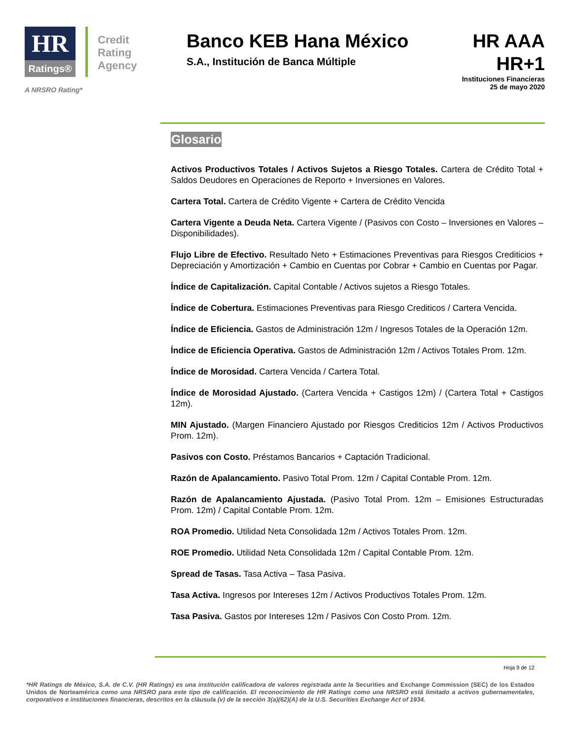HR
Ratings®
Credit
Rating
Agency
A NRSRO Rating*
Banco KEB Hana México
S.A., Institución de Banca Múltiple
HR AAA
HR+1
Instituciones Financieras
25 de mayo 2020
Glosario
Activos Productivos Totales / Activos Sujetos a Riesgo Totales. Cartera de Crédito Total + Saldos Deudores en Operaciones de Reporto + Inversiones en Valores.
Cartera Total. Cartera de Crédito Vigente + Cartera de Crédito Vencida
Cartera Vigente a Deuda Neta. Cartera Vigente / (Pasivos con Costo – Inversiones en Valores – Disponibilidades).
Flujo Libre de Efectivo. Resultado Neto + Estimaciones Preventivas para Riesgos Crediticios + Depreciación y Amortización + Cambio en Cuentas por Cobrar + Cambio en Cuentas por Pagar.
Índice de Capitalización. Capital Contable / Activos sujetos a Riesgo Totales.
Índice de Cobertura. Estimaciones Preventivas para Riesgo Crediticos / Cartera Vencida.
Índice de Eficiencia. Gastos de Administración 12m / Ingresos Totales de la Operación 12m.
Índice de Eficiencia Operativa. Gastos de Administración 12m / Activos Totales Prom. 12m.
Índice de Morosidad. Cartera Vencida / Cartera Total.
Índice de Morosidad Ajustado. (Cartera Vencida + Castigos 12m) / (Cartera Total + Castigos 12m).
MIN Ajustado. (Margen Financiero Ajustado por Riesgos Crediticios 12m / Activos Productivos Prom. 12m).
Pasivos con Costo. Préstamos Bancarios + Captación Tradicional.
Razón de Apalancamiento. Pasivo Total Prom. 12m / Capital Contable Prom. 12m.
Razón de Apalancamiento Ajustada. (Pasivo Total Prom. 12m – Emisiones Estructuradas Prom. 12m) / Capital Contable Prom. 12m.
ROA Promedio. Utilidad Neta Consolidada 12m / Activos Totales Prom. 12m.
ROE Promedio. Utilidad Neta Consolidada 12m / Capital Contable Prom. 12m.
Spread de Tasas. Tasa Activa – Tasa Pasiva.
Tasa Activa. Ingresos por Intereses 12m / Activos Productivos Totales Prom. 12m.
Tasa Pasiva. Gastos por Intereses 12m / Pasivos Con Costo Prom. 12m.
Hoja 9 de 12
*HR Ratings de México, S.A. de C.V. (HR Ratings) es una institución calificadora de valores registrada ante la Securities and Exchange Commission (SEC) de los Estados Unidos de Norteamérica como una NRSRO para este tipo de calificación. El reconocimiento de HR Ratings como una NRSRO está limitado a activos gubernamentales, corporativos e instituciones financieras, descritos en la cláusula (v) de la sección 3(a)(62)(A) de la U.S. Securities Exchange Act of 1934.